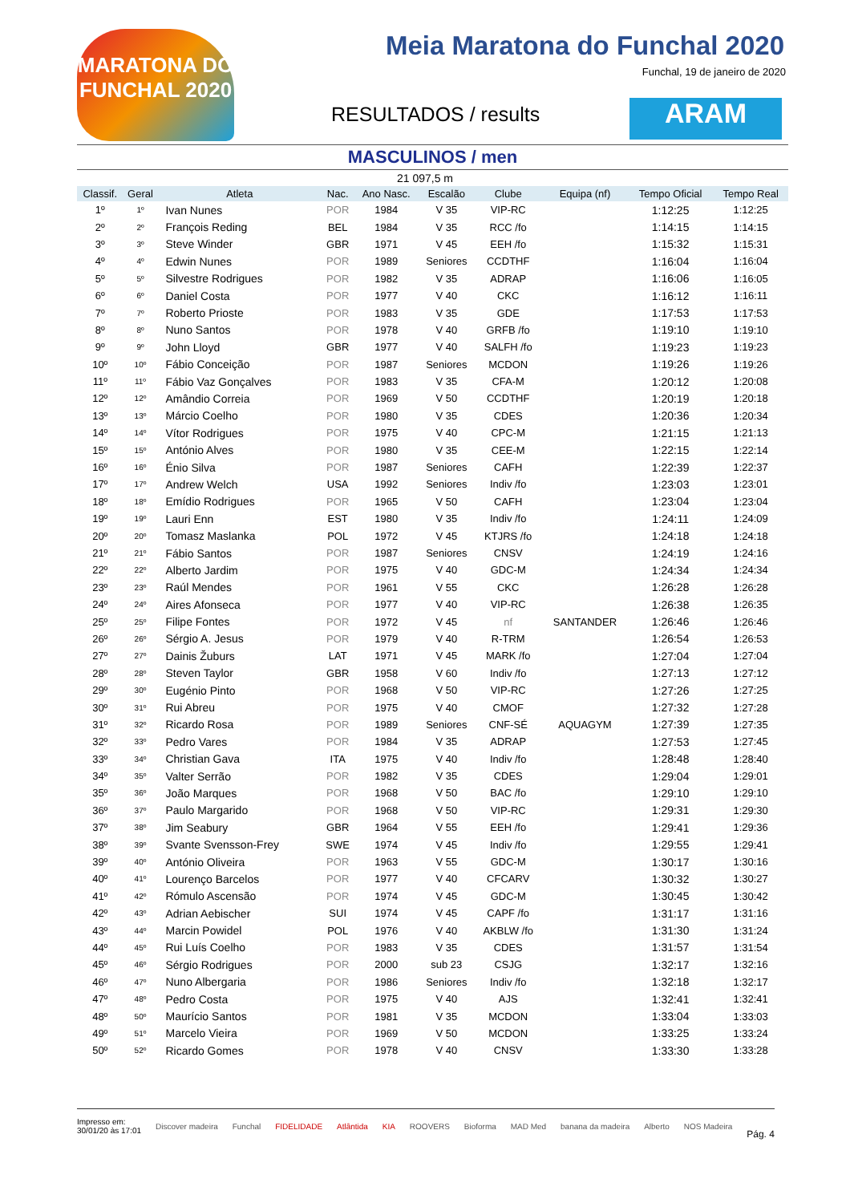MARATONA DO FUNCHAL 2020
Meia Maratona do Funchal 2020
Funchal, 19 de janeiro de 2020
RESULTADOS / results ARAM
MASCULINOS / men
21 097,5 m
| Classif. | Geral | Atleta | Nac. | Ano Nasc. | Escalão | Clube | Equipa (nf) | Tempo Oficial | Tempo Real |
| --- | --- | --- | --- | --- | --- | --- | --- | --- | --- |
| 1º | 1º | Ivan Nunes | POR | 1984 | V 35 | VIP-RC | | 1:12:25 | 1:12:25 |
| 2º | 2º | François Reding | BEL | 1984 | V 35 | RCC /fo | | 1:14:15 | 1:14:15 |
| 3º | 3º | Steve Winder | GBR | 1971 | V 45 | EEH /fo | | 1:15:32 | 1:15:31 |
| 4º | 4º | Edwin Nunes | POR | 1989 | Seniores | CCDTHF | | 1:16:04 | 1:16:04 |
| 5º | 5º | Silvestre Rodrigues | POR | 1982 | V 35 | ADRAP | | 1:16:06 | 1:16:05 |
| 6º | 6º | Daniel Costa | POR | 1977 | V 40 | CKC | | 1:16:12 | 1:16:11 |
| 7º | 7º | Roberto Prioste | POR | 1983 | V 35 | GDE | | 1:17:53 | 1:17:53 |
| 8º | 8º | Nuno Santos | POR | 1978 | V 40 | GRFB /fo | | 1:19:10 | 1:19:10 |
| 9º | 9º | John Lloyd | GBR | 1977 | V 40 | SALFH /fo | | 1:19:23 | 1:19:23 |
| 10º | 10º | Fábio Conceição | POR | 1987 | Seniores | MCDON | | 1:19:26 | 1:19:26 |
| 11º | 11º | Fábio Vaz Gonçalves | POR | 1983 | V 35 | CFA-M | | 1:20:12 | 1:20:08 |
| 12º | 12º | Amândio Correia | POR | 1969 | V 50 | CCDTHF | | 1:20:19 | 1:20:18 |
| 13º | 13º | Márcio Coelho | POR | 1980 | V 35 | CDES | | 1:20:36 | 1:20:34 |
| 14º | 14º | Vítor Rodrigues | POR | 1975 | V 40 | CPC-M | | 1:21:15 | 1:21:13 |
| 15º | 15º | António Alves | POR | 1980 | V 35 | CEE-M | | 1:22:15 | 1:22:14 |
| 16º | 16º | Énio Silva | POR | 1987 | Seniores | CAFH | | 1:22:39 | 1:22:37 |
| 17º | 17º | Andrew Welch | USA | 1992 | Seniores | Indiv /fo | | 1:23:03 | 1:23:01 |
| 18º | 18º | Emídio Rodrigues | POR | 1965 | V 50 | CAFH | | 1:23:04 | 1:23:04 |
| 19º | 19º | Lauri Enn | EST | 1980 | V 35 | Indiv /fo | | 1:24:11 | 1:24:09 |
| 20º | 20º | Tomasz Maslanka | POL | 1972 | V 45 | KTJRS /fo | | 1:24:18 | 1:24:18 |
| 21º | 21º | Fábio Santos | POR | 1987 | Seniores | CNSV | | 1:24:19 | 1:24:16 |
| 22º | 22º | Alberto Jardim | POR | 1975 | V 40 | GDC-M | | 1:24:34 | 1:24:34 |
| 23º | 23º | Raúl Mendes | POR | 1961 | V 55 | CKC | | 1:26:28 | 1:26:28 |
| 24º | 24º | Aires Afonseca | POR | 1977 | V 40 | VIP-RC | | 1:26:38 | 1:26:35 |
| 25º | 25º | Filipe Fontes | POR | 1972 | V 45 | nf | SANTANDER | 1:26:46 | 1:26:46 |
| 26º | 26º | Sérgio A. Jesus | POR | 1979 | V 40 | R-TRM | | 1:26:54 | 1:26:53 |
| 27º | 27º | Dainis Žuburs | LAT | 1971 | V 45 | MARK /fo | | 1:27:04 | 1:27:04 |
| 28º | 28º | Steven Taylor | GBR | 1958 | V 60 | Indiv /fo | | 1:27:13 | 1:27:12 |
| 29º | 30º | Eugénio Pinto | POR | 1968 | V 50 | VIP-RC | | 1:27:26 | 1:27:25 |
| 30º | 31º | Rui Abreu | POR | 1975 | V 40 | CMOF | | 1:27:32 | 1:27:28 |
| 31º | 32º | Ricardo Rosa | POR | 1989 | Seniores | CNF-SÉ | AQUAGYM | 1:27:39 | 1:27:35 |
| 32º | 33º | Pedro Vares | POR | 1984 | V 35 | ADRAP | | 1:27:53 | 1:27:45 |
| 33º | 34º | Christian Gava | ITA | 1975 | V 40 | Indiv /fo | | 1:28:48 | 1:28:40 |
| 34º | 35º | Valter Serrão | POR | 1982 | V 35 | CDES | | 1:29:04 | 1:29:01 |
| 35º | 36º | João Marques | POR | 1968 | V 50 | BAC /fo | | 1:29:10 | 1:29:10 |
| 36º | 37º | Paulo Margarido | POR | 1968 | V 50 | VIP-RC | | 1:29:31 | 1:29:30 |
| 37º | 38º | Jim Seabury | GBR | 1964 | V 55 | EEH /fo | | 1:29:41 | 1:29:36 |
| 38º | 39º | Svante Svensson-Frey | SWE | 1974 | V 45 | Indiv /fo | | 1:29:55 | 1:29:41 |
| 39º | 40º | António Oliveira | POR | 1963 | V 55 | GDC-M | | 1:30:17 | 1:30:16 |
| 40º | 41º | Lourenço Barcelos | POR | 1977 | V 40 | CFCARV | | 1:30:32 | 1:30:27 |
| 41º | 42º | Rómulo Ascensão | POR | 1974 | V 45 | GDC-M | | 1:30:45 | 1:30:42 |
| 42º | 43º | Adrian Aebischer | SUI | 1974 | V 45 | CAPF /fo | | 1:31:17 | 1:31:16 |
| 43º | 44º | Marcin Powidel | POL | 1976 | V 40 | AKBLW /fo | | 1:31:30 | 1:31:24 |
| 44º | 45º | Rui Luís Coelho | POR | 1983 | V 35 | CDES | | 1:31:57 | 1:31:54 |
| 45º | 46º | Sérgio Rodrigues | POR | 2000 | sub 23 | CSJG | | 1:32:17 | 1:32:16 |
| 46º | 47º | Nuno Albergaria | POR | 1986 | Seniores | Indiv /fo | | 1:32:18 | 1:32:17 |
| 47º | 48º | Pedro Costa | POR | 1975 | V 40 | AJS | | 1:32:41 | 1:32:41 |
| 48º | 50º | Maurício Santos | POR | 1981 | V 35 | MCDON | | 1:33:04 | 1:33:03 |
| 49º | 51º | Marcelo Vieira | POR | 1969 | V 50 | MCDON | | 1:33:25 | 1:33:24 |
| 50º | 52º | Ricardo Gomes | POR | 1978 | V 40 | CNSV | | 1:33:30 | 1:33:28 |
Impresso em:
30/01/20 às 17:01
Discover madeira Funchal FIDELIDADE Atlântida KIA ROOVERS Bioforma MAD Med banana da madeira Alberto NOS Madeira
Pág. 4